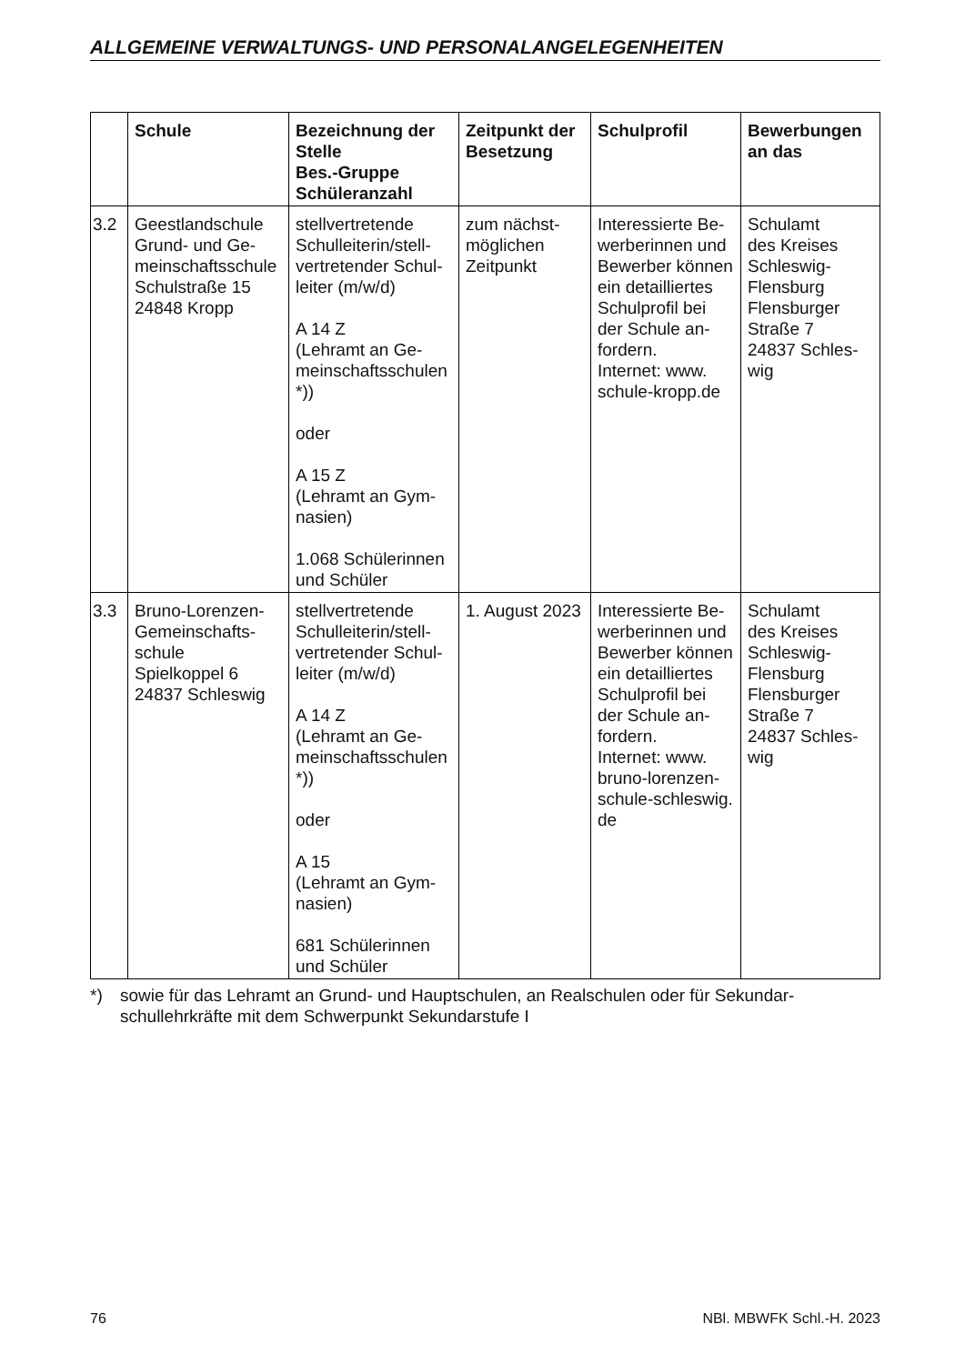ALLGEMEINE VERWALTUNGS- UND PERSONALANGELEGENHEITEN
| | Schule | Bezeichnung der Stelle Bes.-Gruppe Schüleranzahl | Zeitpunkt der Besetzung | Schulprofil | Bewerbungen an das |
| --- | --- | --- | --- | --- | --- |
| 3.2 | Geestlandschule Grund- und Ge­meinschaftsschu­le Schulstraße 15 24848 Kropp | stellvertretende Schulleiterin/stell­vertretender Schul­leiter (m/w/d) A 14 Z (Lehramt an Ge­meinschaftsschu­len *)) oder A 15 Z (Lehramt an Gym­nasien) 1.068 Schülerin­nen und Schüler | zum nächst­möglichen Zeitpunkt | Interessierte Be­werberinnen und Bewerber können ein detailliertes Schulprofil bei der Schule an­fordern. Internet: www. schule-kropp.de | Schulamt des Kreises Schleswig-Flensburg Flensburger Straße 7 24837 Schles­wig |
| 3.3 | Bruno-Lorenzen-Gemeinschafts­schule Spielkoppel 6 24837 Schles­wig | stellvertretende Schulleiterin/stell­vertretender Schul­leiter (m/w/d) A 14 Z (Lehramt an Ge­meinschaftsschu­len *)) oder A 15 (Lehramt an Gym­nasien) 681 Schülerinnen und Schüler | 1. August 2023 | Interessierte Be­werberinnen und Bewerber können ein detailliertes Schulprofil bei der Schule an­fordern. Internet: www. bruno-lorenzen-schule-schleswig. de | Schulamt des Kreises Schleswig-Flensburg Flensburger Straße 7 24837 Schles­wig |
*) sowie für das Lehramt an Grund- und Hauptschulen, an Realschulen oder für Sekundar­schullehrkräfte mit dem Schwerpunkt Sekundarstufe I
76 NBl. MBWFK Schl.-H. 2023